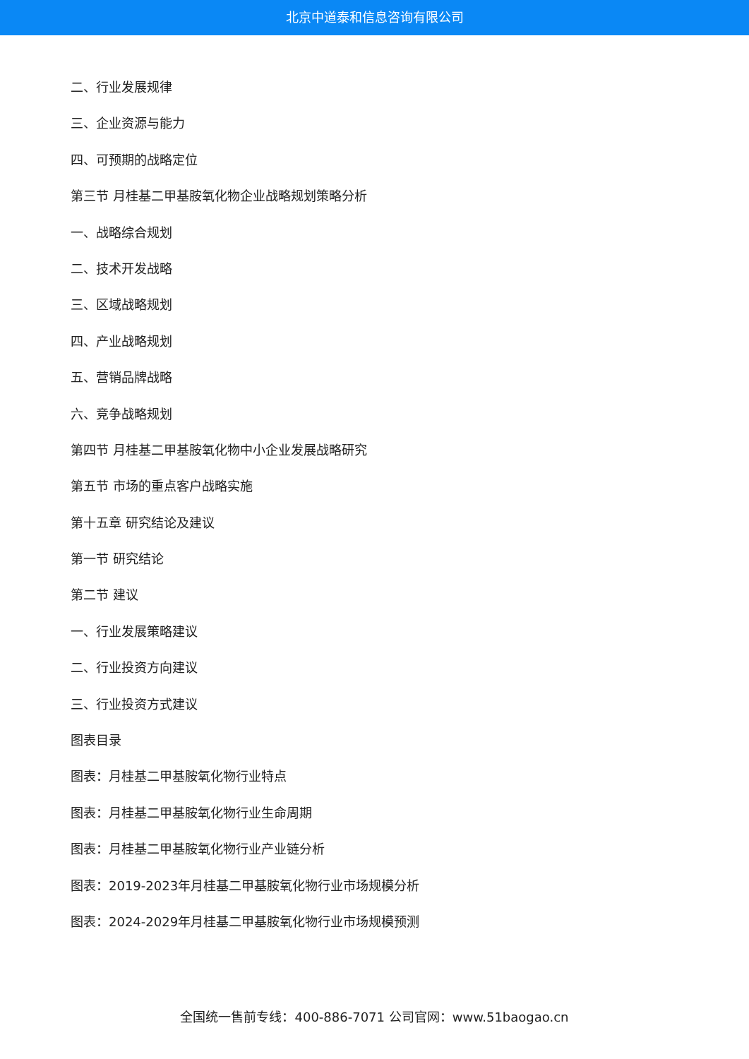北京中道泰和信息咨询有限公司
二、行业发展规律
三、企业资源与能力
四、可预期的战略定位
第三节 月桂基二甲基胺氧化物企业战略规划策略分析
一、战略综合规划
二、技术开发战略
三、区域战略规划
四、产业战略规划
五、营销品牌战略
六、竞争战略规划
第四节 月桂基二甲基胺氧化物中小企业发展战略研究
第五节 市场的重点客户战略实施
第十五章 研究结论及建议
第一节 研究结论
第二节 建议
一、行业发展策略建议
二、行业投资方向建议
三、行业投资方式建议
图表目录
图表：月桂基二甲基胺氧化物行业特点
图表：月桂基二甲基胺氧化物行业生命周期
图表：月桂基二甲基胺氧化物行业产业链分析
图表：2019-2023年月桂基二甲基胺氧化物行业市场规模分析
图表：2024-2029年月桂基二甲基胺氧化物行业市场规模预测
全国统一售前专线：400-886-7071 公司官网：www.51baogao.cn